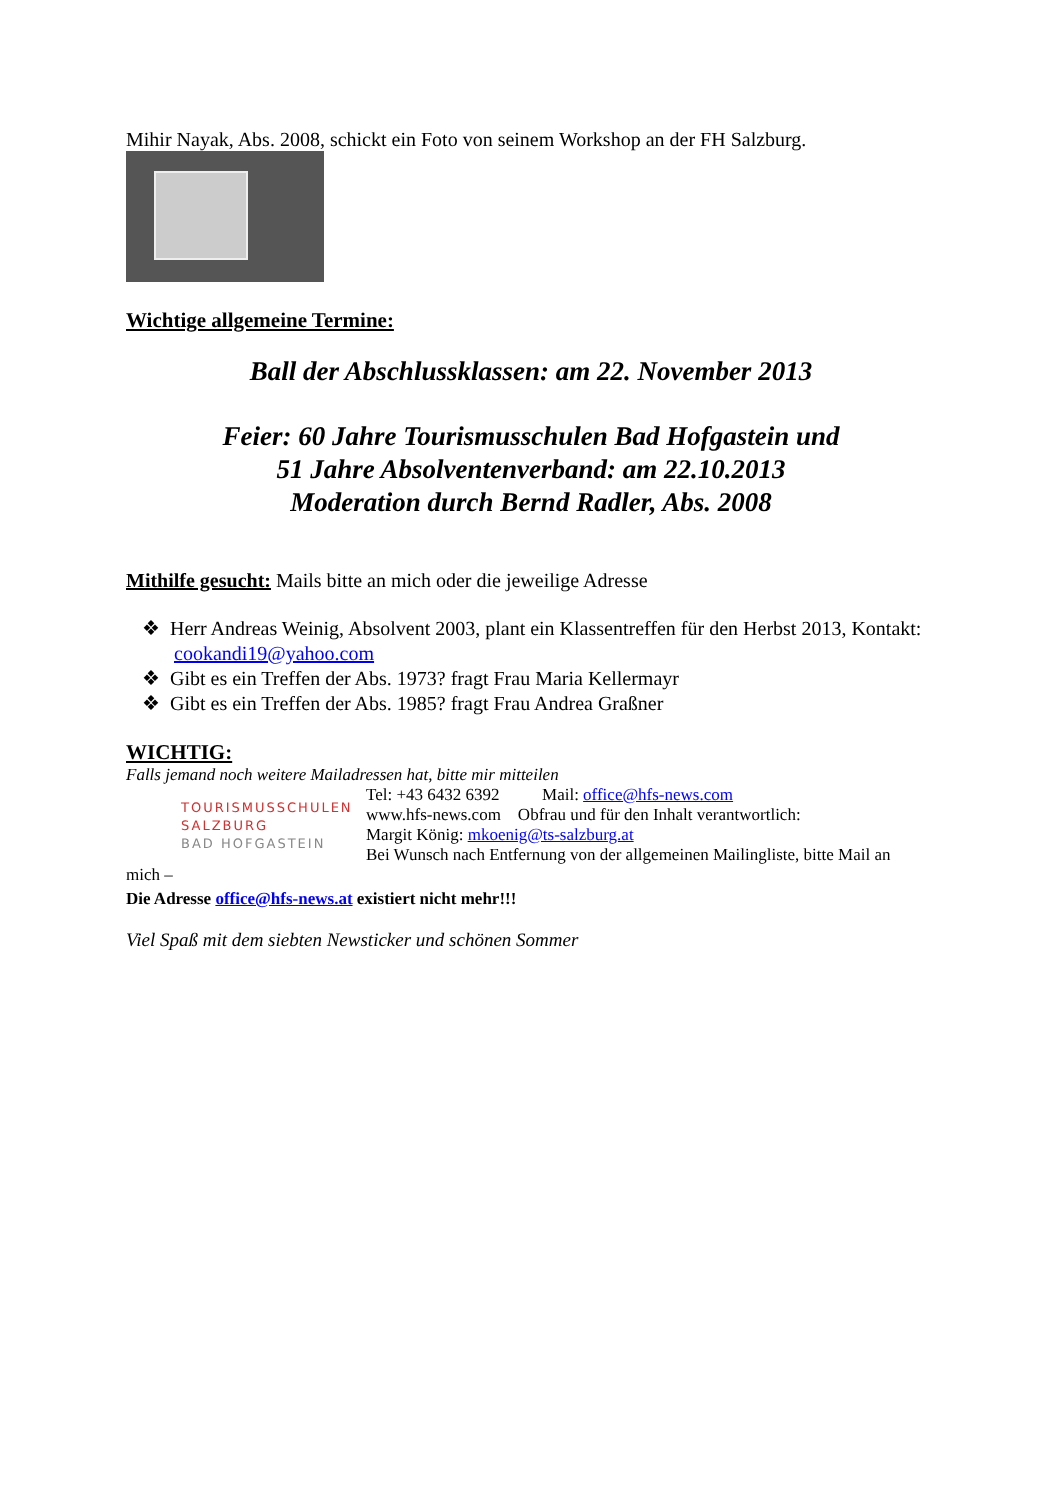Mihir Nayak, Abs. 2008, schickt ein Foto von seinem Workshop an der FH Salzburg.
Wichtige allgemeine Termine:
Ball der Abschlussklassen: am 22. November 2013
Feier: 60 Jahre Tourismusschulen Bad Hofgastein und
51 Jahre Absolventenverband: am 22.10.2013
Moderation durch Bernd Radler, Abs. 2008
Mithilfe gesucht: Mails bitte an mich oder die jeweilige Adresse
❖ Herr Andreas Weinig, Absolvent 2003, plant ein Klassentreffen für den Herbst 2013, Kontakt: cookandi19@yahoo.com
❖ Gibt es ein Treffen der Abs. 1973? fragt Frau Maria Kellermayr
❖ Gibt es ein Treffen der Abs. 1985? fragt Frau Andrea Graßner
WICHTIG:
Falls jemand noch weitere Mailadressen hat, bitte mir mitteilen
TOURISMUSSCHULEN
SALZBURG
BAD HOFGASTEIN
Tel: +43 6432 6392 Mail: office@hfs-news.com
www.hfs-news.com Obfrau und für den Inhalt verantwortlich:
Margit König: mkoenig@ts-salzburg.at
Bei Wunsch nach Entfernung von der allgemeinen Mailingliste, bitte Mail an
mich –
Die Adresse office@hfs-news.at existiert nicht mehr!!!
Viel Spaß mit dem siebten Newsticker und schönen Sommer